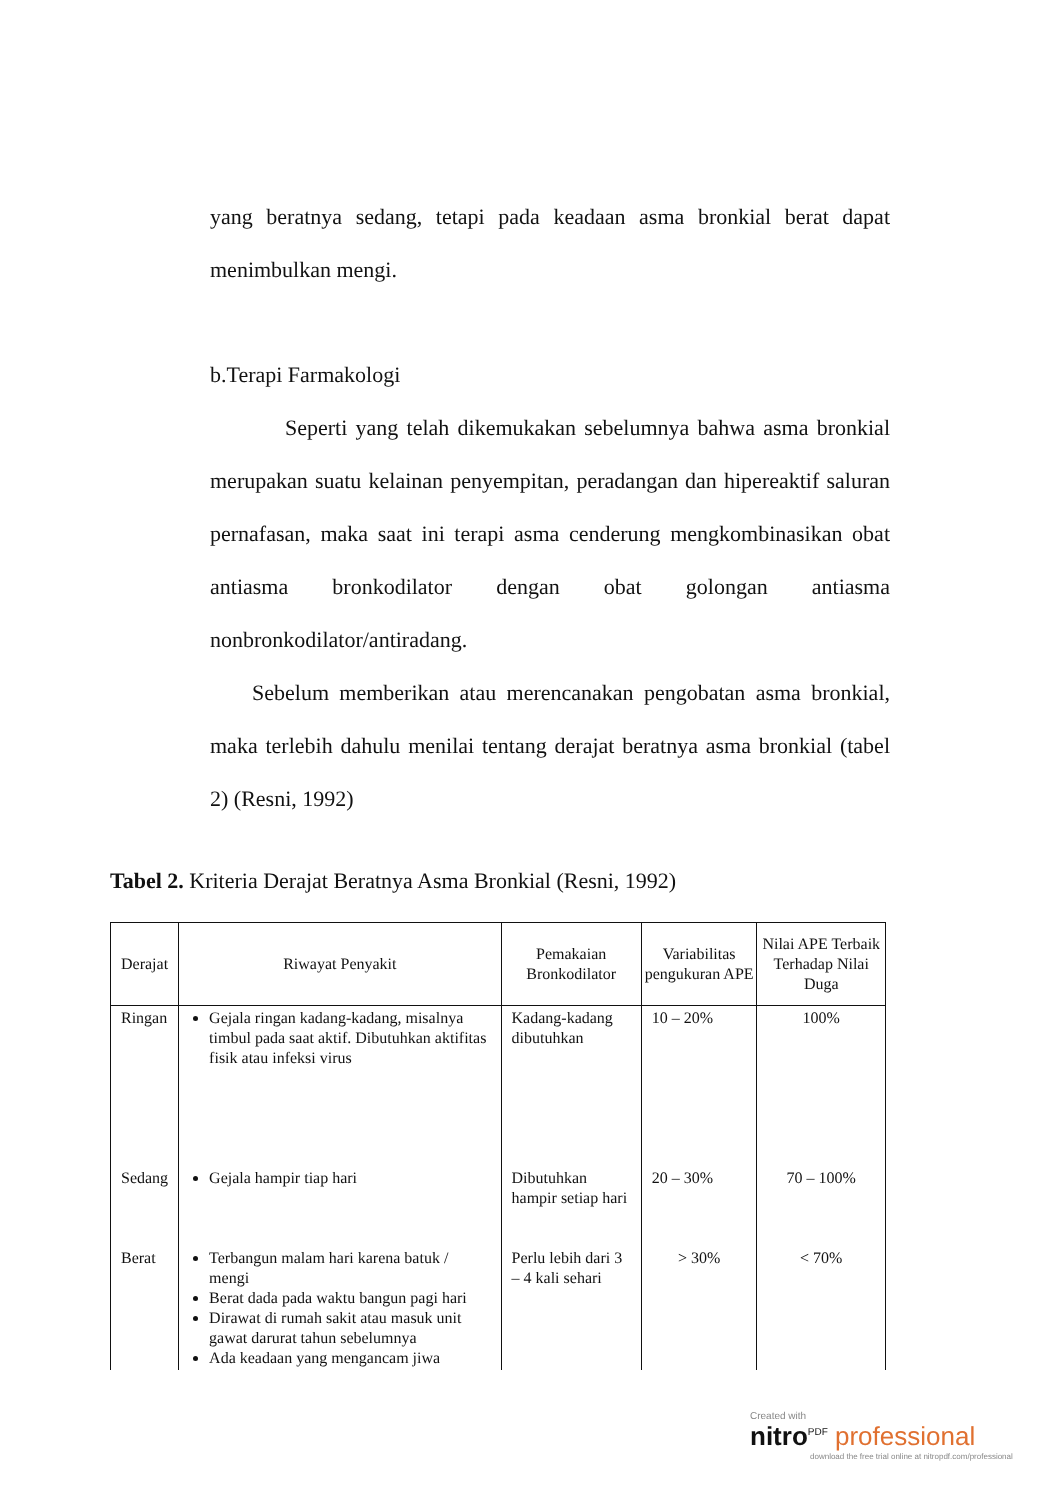yang beratnya sedang, tetapi pada keadaan asma bronkial berat dapat menimbulkan mengi.
b.Terapi Farmakologi
Seperti yang telah dikemukakan sebelumnya bahwa asma bronkial merupakan suatu kelainan penyempitan, peradangan dan hipereaktif saluran pernafasan, maka saat ini terapi asma cenderung mengkombinasikan obat antiasma bronkodilator dengan obat golongan antiasma nonbronkodilator/antiradang.
Sebelum memberikan atau merencanakan pengobatan asma bronkial, maka terlebih dahulu menilai tentang derajat beratnya asma bronkial (tabel 2) (Resni, 1992)
Tabel 2. Kriteria Derajat Beratnya Asma Bronkial (Resni, 1992)
| Derajat | Riwayat Penyakit | Pemakaian Bronkodilator | Variabilitas pengukuran APE | Nilai APE Terbaik Terhadap Nilai Duga |
| --- | --- | --- | --- | --- |
| Ringan | Gejala ringan kadang-kadang, misalnya timbul pada saat aktif. Dibutuhkan aktifitas fisik atau infeksi virus | Kadang-kadang dibutuhkan | 10 – 20% | 100% |
| Sedang | Gejala hampir tiap hari | Dibutuhkan hampir setiap hari | 20 – 30% | 70 – 100% |
| Berat | Terbangun malam hari karena batuk / mengi Berat dada pada waktu bangun pagi hari Dirawat di rumah sakit atau masuk unit gawat darurat tahun sebelumnya Ada keadaan yang mengancam jiwa | Perlu lebih dari 3 – 4 kali sehari | > 30% | < 70% |
Created with
nitro<sup>PDF</sup> professional
download the free trial online at nitropdf.com/professional